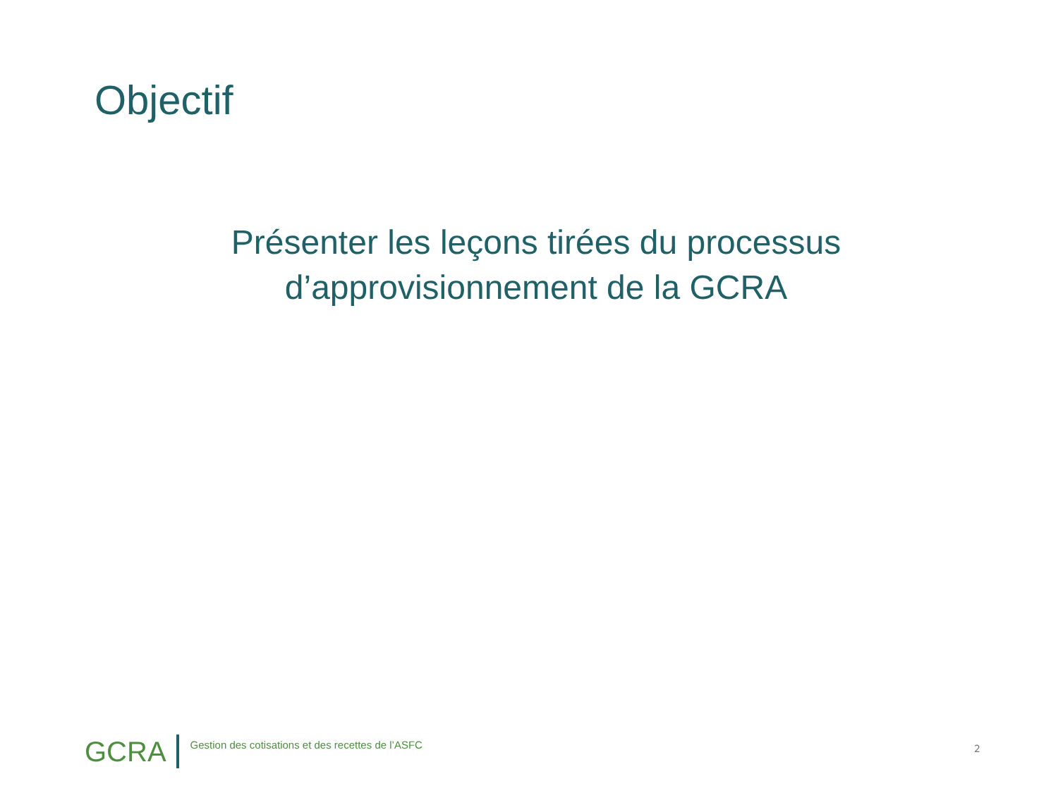Objectif
Présenter les leçons tirées du processus d’approvisionnement de la GCRA
GCRA Gestion des cotisations et des recettes de l’ASFC 2